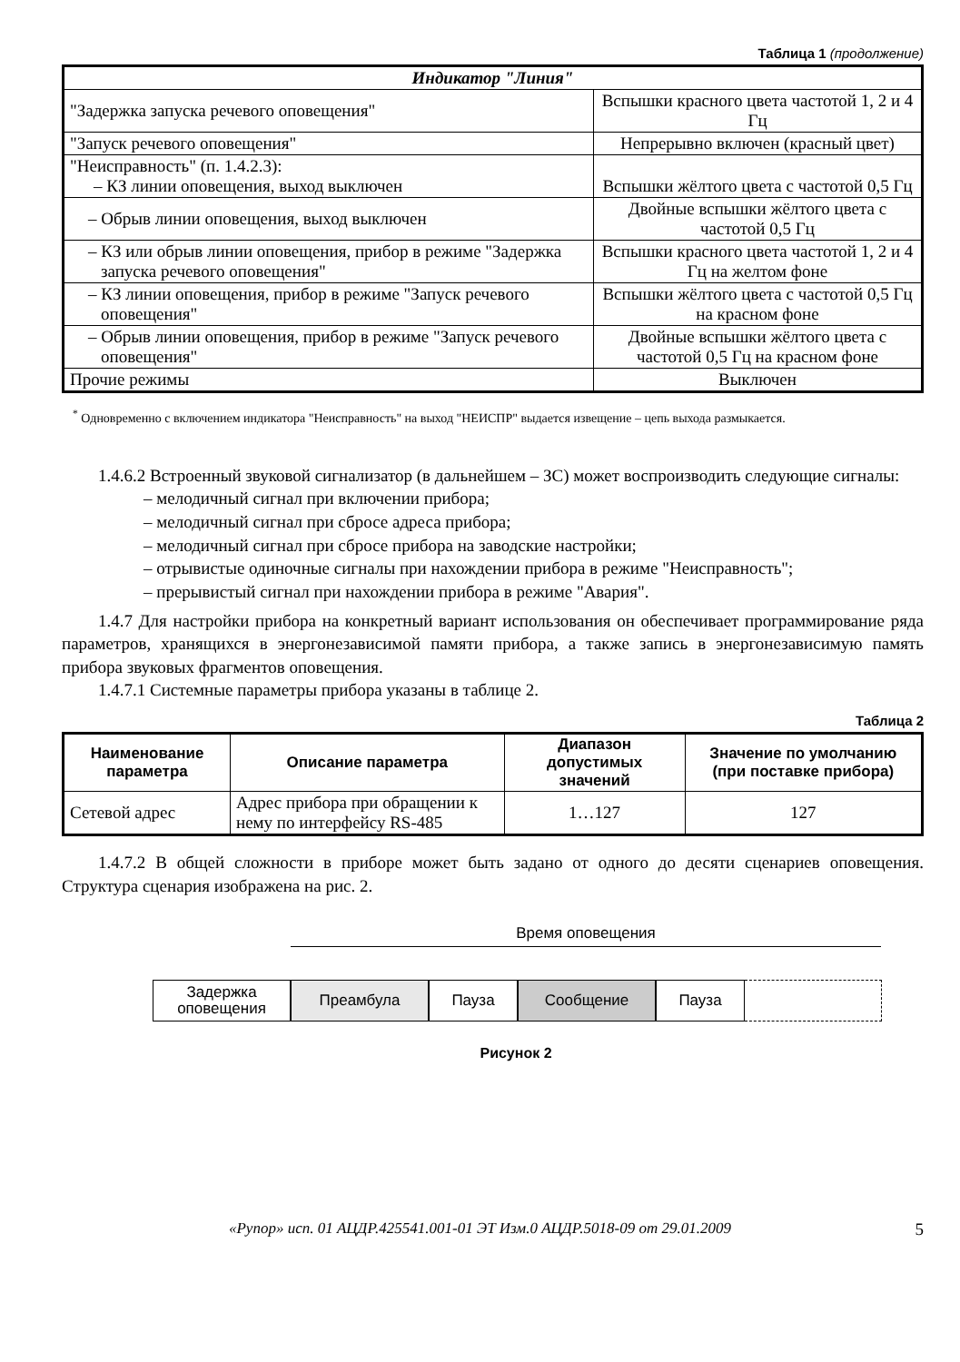Таблица 1 (продолжение)
| Индикатор "Линия" | |
| "Задержка запуска речевого оповещения" | Вспышки красного цвета частотой 1, 2 и 4 Гц |
| "Запуск речевого оповещения" | Непрерывно включен (красный цвет) |
| "Неисправность" (п. 1.4.2.3): – КЗ линии оповещения, выход выключен | Вспышки жёлтого цвета с частотой 0,5 Гц |
| – Обрыв линии оповещения, выход выключен | Двойные вспышки жёлтого цвета с частотой 0,5 Гц |
| – КЗ или обрыв линии оповещения, прибор в режиме "Задержка запуска речевого оповещения" | Вспышки красного цвета частотой 1, 2 и 4 Гц на желтом фоне |
| – КЗ линии оповещения, прибор в режиме "Запуск речевого оповещения" | Вспышки жёлтого цвета с частотой 0,5 Гц на красном фоне |
| – Обрыв линии оповещения, прибор в режиме "Запуск речевого оповещения" | Двойные вспышки жёлтого цвета с частотой 0,5 Гц на красном фоне |
| Прочие режимы | Выключен |
<sup>*</sup> Одновременно с включением индикатора "Неисправность" на выход "НЕИСПР" выдается извещение – цепь выхода размыкается.
1.4.6.2 Встроенный звуковой сигнализатор (в дальнейшем – ЗС) может воспроизводить следующие сигналы:
– мелодичный сигнал при включении прибора;
– мелодичный сигнал при сбросе адреса прибора;
– мелодичный сигнал при сбросе прибора на заводские настройки;
– отрывистые одиночные сигналы при нахождении прибора в режиме "Неисправность";
– прерывистый сигнал при нахождении прибора в режиме "Авария".
1.4.7 Для настройки прибора на конкретный вариант использования он обеспечивает программирование ряда параметров, хранящихся в энергонезависимой памяти прибора, а также запись в энергонезависимую память прибора звуковых фрагментов оповещения.
1.4.7.1 Системные параметры прибора указаны в таблице 2.
Таблица 2
| Наименование параметра | Описание параметра | Диапазон допустимых значений | Значение по умолчанию (при поставке прибора) |
| --- | --- | --- | --- |
| Сетевой адрес | Адрес прибора при обращении к нему по интерфейсу RS-485 | 1…127 | 127 |
1.4.7.2 В общей сложности в приборе может быть задано от одного до десяти сценариев оповещения. Структура сценария изображена на рис. 2.
Время оповещения
Задержка
оповещения
Преамбула Пауза Сообщение Пауза
Рисунок 2
«Рупор» исп. 01 АЦДР.425541.001-01 ЭТ Изм.0 АЦДР.5018-09 от 29.01.2009 5